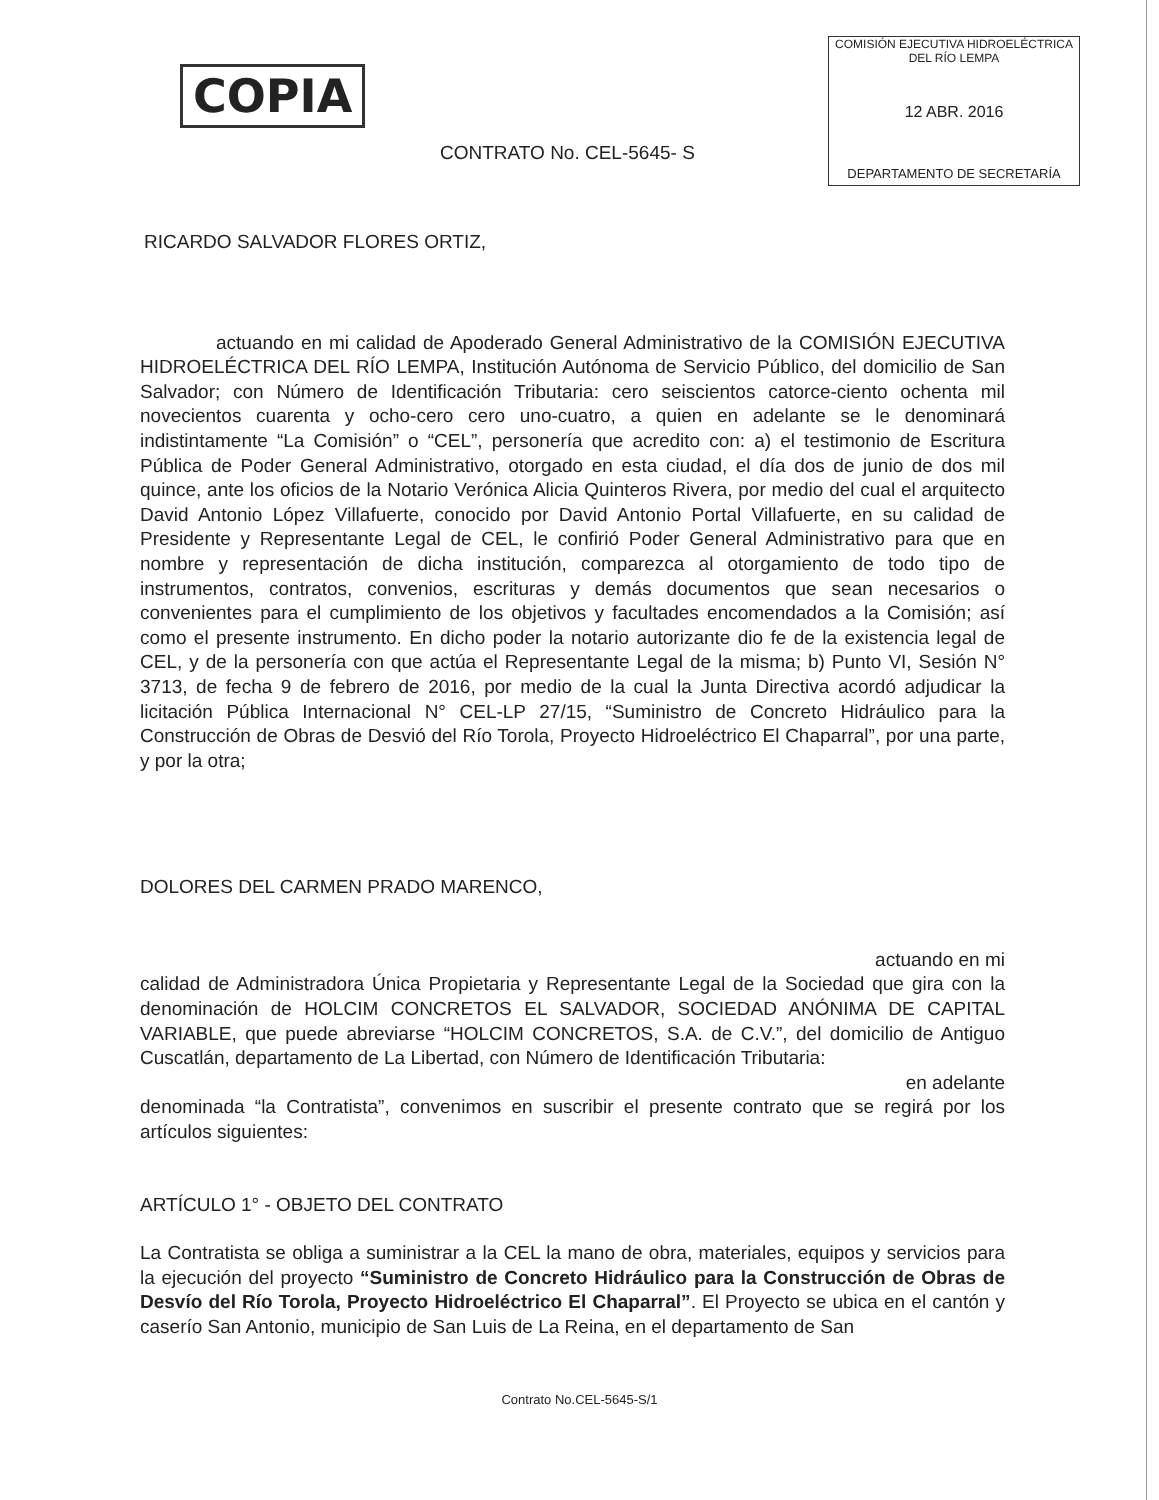COPIA
COMISIÓN EJECUTIVA HIDROELÉCTRICA DEL RÍO LEMPA
12 ABR. 2016
DEPARTAMENTO DE SECRETARÍA
CONTRATO No. CEL-5645- S
RICARDO SALVADOR FLORES ORTIZ,
actuando en mi calidad de Apoderado General Administrativo de la COMISIÓN EJECUTIVA HIDROELÉCTRICA DEL RÍO LEMPA, Institución Autónoma de Servicio Público, del domicilio de San Salvador; con Número de Identificación Tributaria: cero seiscientos catorce-ciento ochenta mil novecientos cuarenta y ocho-cero cero uno-cuatro, a quien en adelante se le denominará indistintamente “La Comisión” o “CEL”, personería que acredito con: a) el testimonio de Escritura Pública de Poder General Administrativo, otorgado en esta ciudad, el día dos de junio de dos mil quince, ante los oficios de la Notario Verónica Alicia Quinteros Rivera, por medio del cual el arquitecto David Antonio López Villafuerte, conocido por David Antonio Portal Villafuerte, en su calidad de Presidente y Representante Legal de CEL, le confirió Poder General Administrativo para que en nombre y representación de dicha institución, comparezca al otorgamiento de todo tipo de instrumentos, contratos, convenios, escrituras y demás documentos que sean necesarios o convenientes para el cumplimiento de los objetivos y facultades encomendados a la Comisión; así como el presente instrumento. En dicho poder la notario autorizante dio fe de la existencia legal de CEL, y de la personería con que actúa el Representante Legal de la misma; b) Punto VI, Sesión N° 3713, de fecha 9 de febrero de 2016, por medio de la cual la Junta Directiva acordó adjudicar la licitación Pública Internacional N° CEL-LP 27/15, “Suministro de Concreto Hidráulico para la Construcción de Obras de Desvió del Río Torola, Proyecto Hidroeléctrico El Chaparral”, por una parte, y por la otra;
DOLORES DEL CARMEN PRADO MARENCO,
actuando en mi
calidad de Administradora Única Propietaria y Representante Legal de la Sociedad que gira con la denominación de HOLCIM CONCRETOS EL SALVADOR, SOCIEDAD ANÓNIMA DE CAPITAL VARIABLE, que puede abreviarse “HOLCIM CONCRETOS, S.A. de C.V.”, del domicilio de Antiguo Cuscatlán, departamento de La Libertad, con Número de Identificación Tributaria:
en adelante
denominada “la Contratista”, convenimos en suscribir el presente contrato que se regirá por los artículos siguientes:
ARTÍCULO 1° - OBJETO DEL CONTRATO
La Contratista se obliga a suministrar a la CEL la mano de obra, materiales, equipos y servicios para la ejecución del proyecto “Suministro de Concreto Hidráulico para la Construcción de Obras de Desvío del Río Torola, Proyecto Hidroeléctrico El Chaparral”. El Proyecto se ubica en el cantón y caserío San Antonio, municipio de San Luis de La Reina, en el departamento de San
Contrato No.CEL-5645-S/1